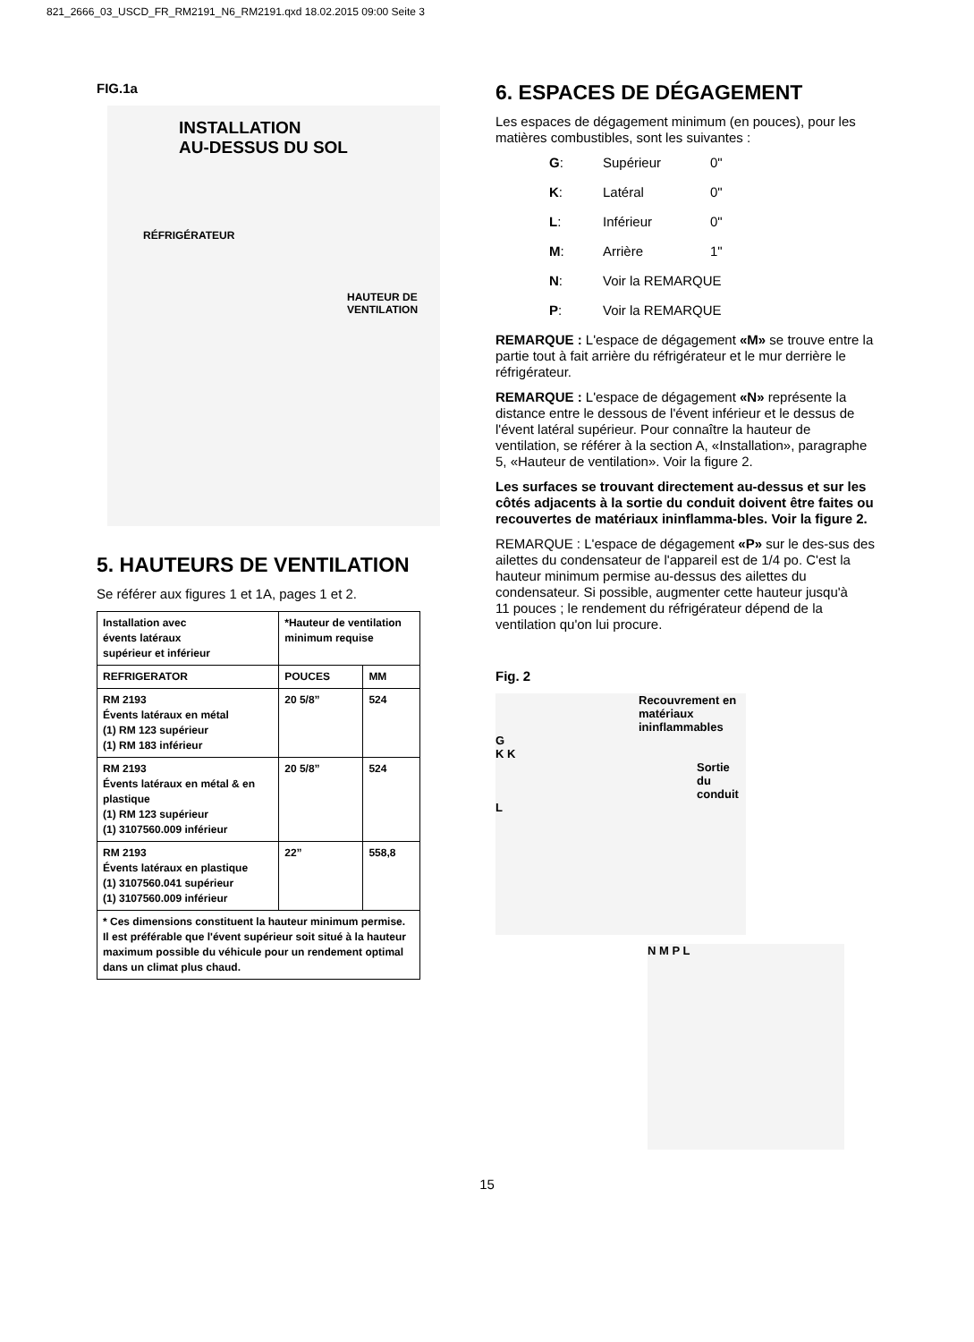821_2666_03_USCD_FR_RM2191_N6_RM2191.qxd 18.02.2015 09:00 Seite 3
FIG.1a
INSTALLATION
AU-DESSUS DU SOL
RÉFRIGÉRATEUR
HAUTEUR DE
VENTILATION
5. HAUTEURS DE VENTILATION
Se référer aux figures 1 et 1A, pages 1 et 2.
| Installation avec évents latéraux supérieur et inférieur | *Hauteur de ventilation minimum requise | |
| REFRIGERATOR | POUCES | MM |
| RM 2193 Évents latéraux en métal (1) RM 123 supérieur (1) RM 183 inférieur | 20 5/8” | 524 |
| RM 2193 Évents latéraux en métal & en plastique (1) RM 123 supérieur (1) 3107560.009 inférieur | 20 5/8” | 524 |
| RM 2193 Évents latéraux en plastique (1) 3107560.041 supérieur (1) 3107560.009 inférieur | 22” | 558,8 |
| * Ces dimensions constituent la hauteur minimum permise. Il est préférable que l'évent supérieur soit situé à la hauteur maximum possible du véhicule pour un rendement optimal dans un climat plus chaud. | | |
6. ESPACES DE DÉGAGEMENT
Les espaces de dégagement minimum (en pouces), pour les matières combustibles, sont les suivantes :
G: Supérieur 0"
K: Latéral 0"
L: Inférieur 0"
M: Arrière 1"
N: Voir la REMARQUE
P: Voir la REMARQUE
REMARQUE : L'espace de dégagement «M» se trouve entre la partie tout à fait arrière du réfrigérateur et le mur derrière le réfrigérateur.
REMARQUE : L'espace de dégagement «N» représente la distance entre le dessous de l'évent inférieur et le dessus de l'évent latéral supérieur. Pour connaître la hauteur de ventilation, se référer à la section A, «Installation», paragraphe 5, «Hauteur de ventilation». Voir la figure 2.
Les surfaces se trouvant directement au-dessus et sur les côtés adjacents à la sortie du conduit doivent être faites ou recouvertes de matériaux ininflamma-bles. Voir la figure 2.
REMARQUE : L'espace de dégagement «P» sur le des-sus des ailettes du condensateur de l'appareil est de 1/4 po. C'est la hauteur minimum permise au-dessus des ailettes du condensateur. Si possible, augmenter cette hauteur jusqu'à
11 pouces ; le rendement du réfrigérateur dépend de la ventilation qu'on lui procure.
Fig. 2
Recouvrement en matériaux ininflammables
G
K K
Sortie du conduit
L
N M P L
15